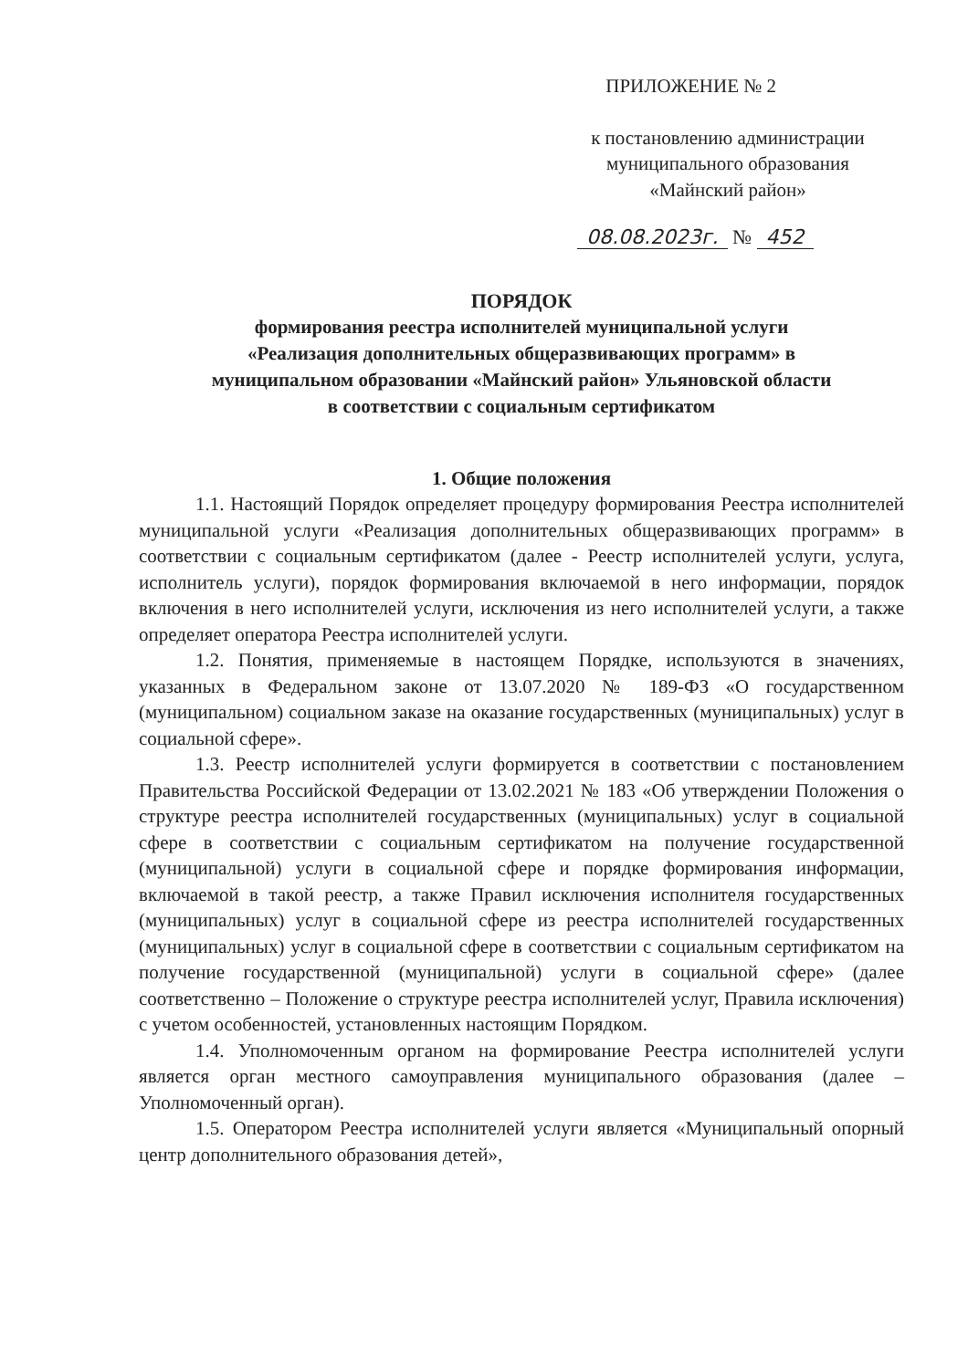ПРИЛОЖЕНИЕ № 2
к постановлению администрации
муниципального образования
«Майнский район»
08.08.2023г. № 452
ПОРЯДОК
формирования реестра исполнителей муниципальной услуги
«Реализация дополнительных общеразвивающих программ» в
муниципальном образовании «Майнский район» Ульяновской области
в соответствии с социальным сертификатом
1. Общие положения
1.1. Настоящий Порядок определяет процедуру формирования Реестра исполнителей муниципальной услуги «Реализация дополнительных общеразвивающих программ» в соответствии с социальным сертификатом (далее - Реестр исполнителей услуги, услуга, исполнитель услуги), порядок формирования включаемой в него информации, порядок включения в него исполнителей услуги, исключения из него исполнителей услуги, а также определяет оператора Реестра исполнителей услуги.
1.2. Понятия, применяемые в настоящем Порядке, используются в значениях, указанных в Федеральном законе от 13.07.2020 № 189-ФЗ «О государственном (муниципальном) социальном заказе на оказание государственных (муниципальных) услуг в социальной сфере».
1.3. Реестр исполнителей услуги формируется в соответствии с постановлением Правительства Российской Федерации от 13.02.2021 № 183 «Об утверждении Положения о структуре реестра исполнителей государственных (муниципальных) услуг в социальной сфере в соответствии с социальным сертификатом на получение государственной (муниципальной) услуги в социальной сфере и порядке формирования информации, включаемой в такой реестр, а также Правил исключения исполнителя государственных (муниципальных) услуг в социальной сфере из реестра исполнителей государственных (муниципальных) услуг в социальной сфере в соответствии с социальным сертификатом на получение государственной (муниципальной) услуги в социальной сфере» (далее соответственно – Положение о структуре реестра исполнителей услуг, Правила исключения) с учетом особенностей, установленных настоящим Порядком.
1.4. Уполномоченным органом на формирование Реестра исполнителей услуги является орган местного самоуправления муниципального образования (далее – Уполномоченный орган).
1.5. Оператором Реестра исполнителей услуги является «Муниципальный опорный центр дополнительного образования детей»,